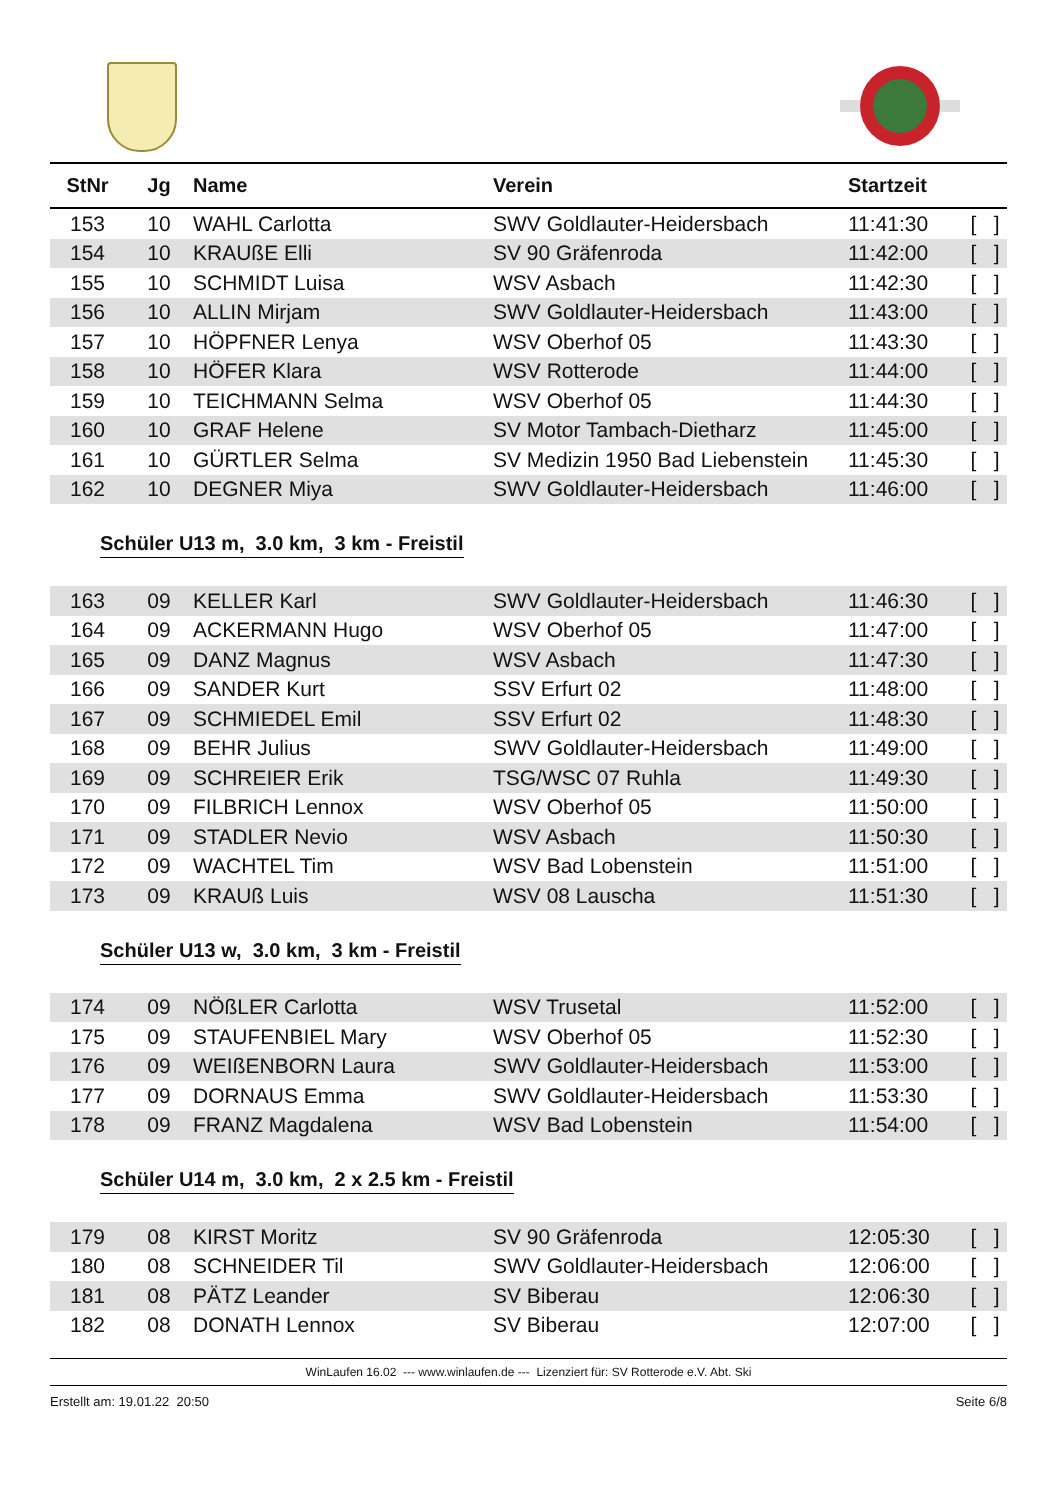| StNr | Jg | Name | Verein | Startzeit | |
| --- | --- | --- | --- | --- | --- |
| 153 | 10 | WAHL Carlotta | SWV Goldlauter-Heidersbach | 11:41:30 | [ ] |
| 154 | 10 | KRAUßE Elli | SV 90 Gräfenroda | 11:42:00 | [ ] |
| 155 | 10 | SCHMIDT Luisa | WSV Asbach | 11:42:30 | [ ] |
| 156 | 10 | ALLIN Mirjam | SWV Goldlauter-Heidersbach | 11:43:00 | [ ] |
| 157 | 10 | HÖPFNER Lenya | WSV Oberhof 05 | 11:43:30 | [ ] |
| 158 | 10 | HÖFER Klara | WSV Rotterode | 11:44:00 | [ ] |
| 159 | 10 | TEICHMANN Selma | WSV Oberhof 05 | 11:44:30 | [ ] |
| 160 | 10 | GRAF Helene | SV Motor Tambach-Dietharz | 11:45:00 | [ ] |
| 161 | 10 | GÜRTLER Selma | SV Medizin 1950 Bad Liebenstein | 11:45:30 | [ ] |
| 162 | 10 | DEGNER Miya | SWV Goldlauter-Heidersbach | 11:46:00 | [ ] |
Schüler U13 m, 3.0 km, 3 km - Freistil
| 163 | 09 | KELLER Karl | SWV Goldlauter-Heidersbach | 11:46:30 | [ ] |
| 164 | 09 | ACKERMANN Hugo | WSV Oberhof 05 | 11:47:00 | [ ] |
| 165 | 09 | DANZ Magnus | WSV Asbach | 11:47:30 | [ ] |
| 166 | 09 | SANDER Kurt | SSV Erfurt 02 | 11:48:00 | [ ] |
| 167 | 09 | SCHMIEDEL Emil | SSV Erfurt 02 | 11:48:30 | [ ] |
| 168 | 09 | BEHR Julius | SWV Goldlauter-Heidersbach | 11:49:00 | [ ] |
| 169 | 09 | SCHREIER Erik | TSG/WSC 07 Ruhla | 11:49:30 | [ ] |
| 170 | 09 | FILBRICH Lennox | WSV Oberhof 05 | 11:50:00 | [ ] |
| 171 | 09 | STADLER Nevio | WSV Asbach | 11:50:30 | [ ] |
| 172 | 09 | WACHTEL Tim | WSV Bad Lobenstein | 11:51:00 | [ ] |
| 173 | 09 | KRAUß Luis | WSV 08 Lauscha | 11:51:30 | [ ] |
Schüler U13 w, 3.0 km, 3 km - Freistil
| 174 | 09 | NÖßLER Carlotta | WSV Trusetal | 11:52:00 | [ ] |
| 175 | 09 | STAUFENBIEL Mary | WSV Oberhof 05 | 11:52:30 | [ ] |
| 176 | 09 | WEIßENBORN Laura | SWV Goldlauter-Heidersbach | 11:53:00 | [ ] |
| 177 | 09 | DORNAUS Emma | SWV Goldlauter-Heidersbach | 11:53:30 | [ ] |
| 178 | 09 | FRANZ Magdalena | WSV Bad Lobenstein | 11:54:00 | [ ] |
Schüler U14 m, 3.0 km, 2 x 2.5 km - Freistil
| 179 | 08 | KIRST Moritz | SV 90 Gräfenroda | 12:05:30 | [ ] |
| 180 | 08 | SCHNEIDER Til | SWV Goldlauter-Heidersbach | 12:06:00 | [ ] |
| 181 | 08 | PÄTZ Leander | SV Biberau | 12:06:30 | [ ] |
| 182 | 08 | DONATH Lennox | SV Biberau | 12:07:00 | [ ] |
WinLaufen 16.02 --- www.winlaufen.de --- Lizenziert für: SV Rotterode e.V. Abt. Ski
Erstellt am: 19.01.22 20:50 Seite 6/8